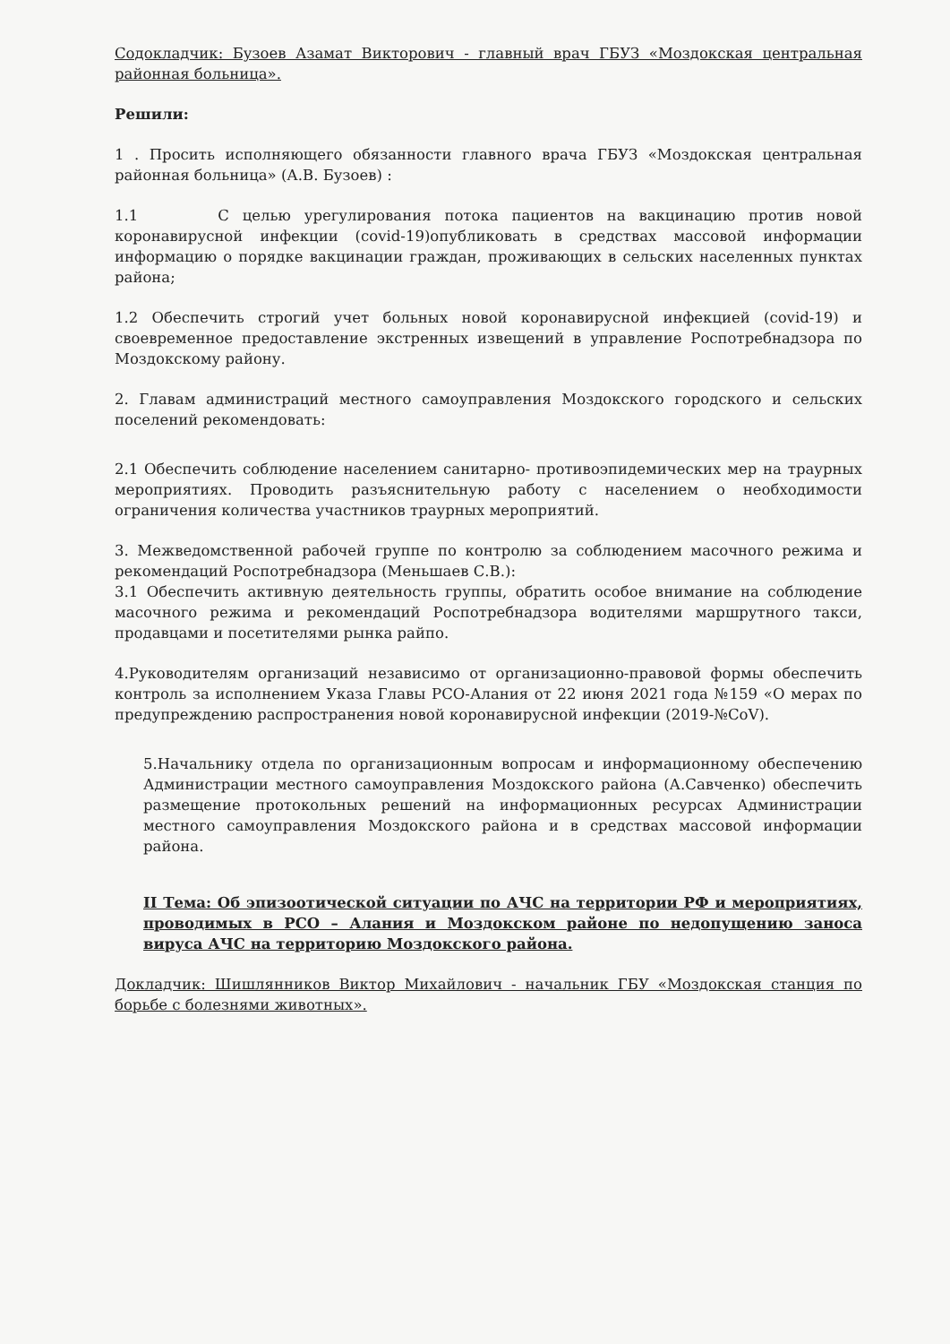Содокладчик: Бузоев Азамат Викторович - главный врач ГБУЗ «Моздокская центральная районная больница».
Решили:
1 . Просить исполняющего обязанности главного врача ГБУЗ «Моздокская центральная районная больница» (А.В. Бузоев) :
1.1 С целью урегулирования потока пациентов на вакцинацию против новой коронавирусной инфекции (covid-19)опубликовать в средствах массовой информации информацию о порядке вакцинации граждан, проживающих в сельских населенных пунктах района;
1.2 Обеспечить строгий учет больных новой коронавирусной инфекцией (covid-19) и своевременное предоставление экстренных извещений в управление Роспотребнадзора по Моздокскому району.
2. Главам администраций местного самоуправления Моздокского городского и сельских поселений рекомендовать:
2.1 Обеспечить соблюдение населением санитарно- противоэпидемических мер на траурных мероприятиях. Проводить разъяснительную работу с населением о необходимости ограничения количества участников траурных мероприятий.
3. Межведомственной рабочей группе по контролю за соблюдением масочного режима и рекомендаций Роспотребнадзора (Меньшаев С.В.):
3.1 Обеспечить активную деятельность группы, обратить особое внимание на соблюдение масочного режима и рекомендаций Роспотребнадзора водителями маршрутного такси, продавцами и посетителями рынка райпо.
4.Руководителям организаций независимо от организационно-правовой формы обеспечить контроль за исполнением Указа Главы РСО-Алания от 22 июня 2021 года №159 «О мерах по предупреждению распространения новой коронавирусной инфекции (2019-№CoV).
5.Начальнику отдела по организационным вопросам и информационному обеспечению Администрации местного самоуправления Моздокского района (А.Савченко) обеспечить размещение протокольных решений на информационных ресурсах Администрации местного самоуправления Моздокского района и в средствах массовой информации района.
II Тема: Об эпизоотической ситуации по АЧС на территории РФ и мероприятиях, проводимых в РСО – Алания и Моздокском районе по недопущению заноса вируса АЧС на территорию Моздокского района.
Докладчик: Шишлянников Виктор Михайлович - начальник ГБУ «Моздокская станция по борьбе с болезнями животных».